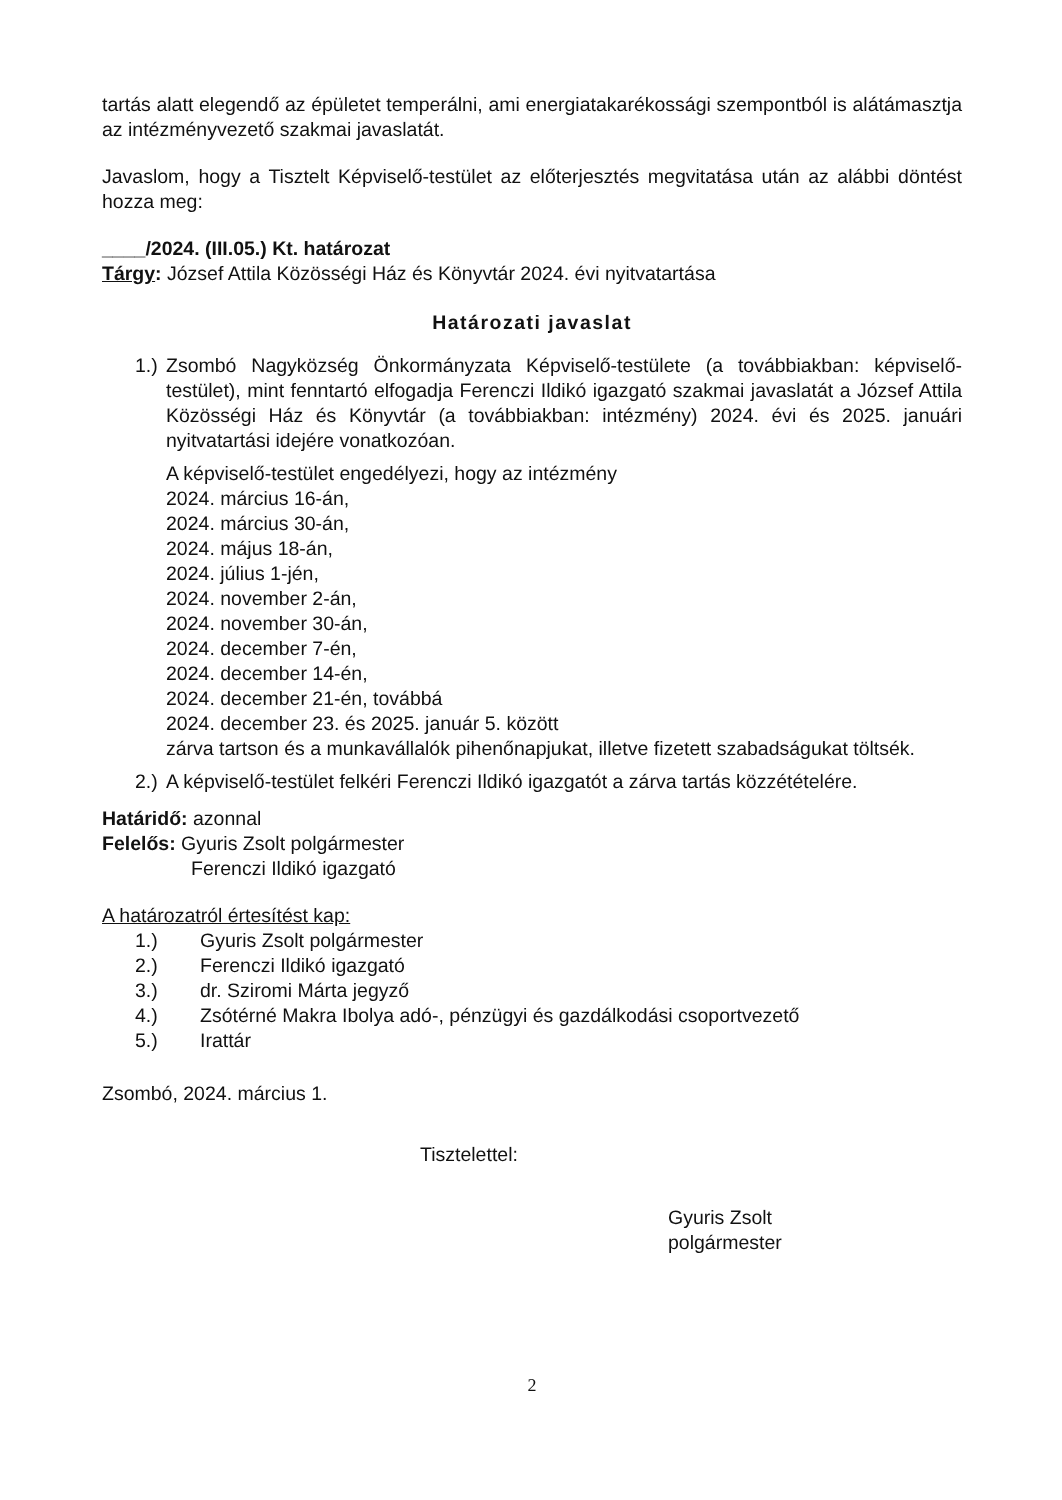tartás alatt elegendő az épületet temperálni, ami energiatakarékossági szempontból is alátámasztja az intézményvezető szakmai javaslatát.
Javaslom, hogy a Tisztelt Képviselő-testület az előterjesztés megvitatása után az alábbi döntést hozza meg:
____/2024. (III.05.) Kt. határozat
Tárgy: József Attila Közösségi Ház és Könyvtár 2024. évi nyitvatartása
Határozati javaslat
1.)
Zsombó Nagyközség Önkormányzata Képviselő-testülete (a továbbiakban: képviselő-testület), mint fenntartó elfogadja Ferenczi Ildikó igazgató szakmai javaslatát a József Attila Közösségi Ház és Könyvtár (a továbbiakban: intézmény) 2024. évi és 2025. januári nyitvatartási idejére vonatkozóan.
A képviselő-testület engedélyezi, hogy az intézmény
2024. március 16-án,
2024. március 30-án,
2024. május 18-án,
2024. július 1-jén,
2024. november 2-án,
2024. november 30-án,
2024. december 7-én,
2024. december 14-én,
2024. december 21-én, továbbá
2024. december 23. és 2025. január 5. között
zárva tartson és a munkavállalók pihenőnapjukat, illetve fizetett szabadságukat töltsék.
2.)
A képviselő-testület felkéri Ferenczi Ildikó igazgatót a zárva tartás közzétételére.
Határidő: azonnal
Felelős: Gyuris Zsolt polgármester
Ferenczi Ildikó igazgató
A határozatról értesítést kap:
1.) Gyuris Zsolt polgármester
2.) Ferenczi Ildikó igazgató
3.) dr. Sziromi Márta jegyző
4.) Zsótérné Makra Ibolya adó-, pénzügyi és gazdálkodási csoportvezető
5.) Irattár
Zsombó, 2024. március 1.
Tisztelettel:
Gyuris Zsolt
polgármester
2